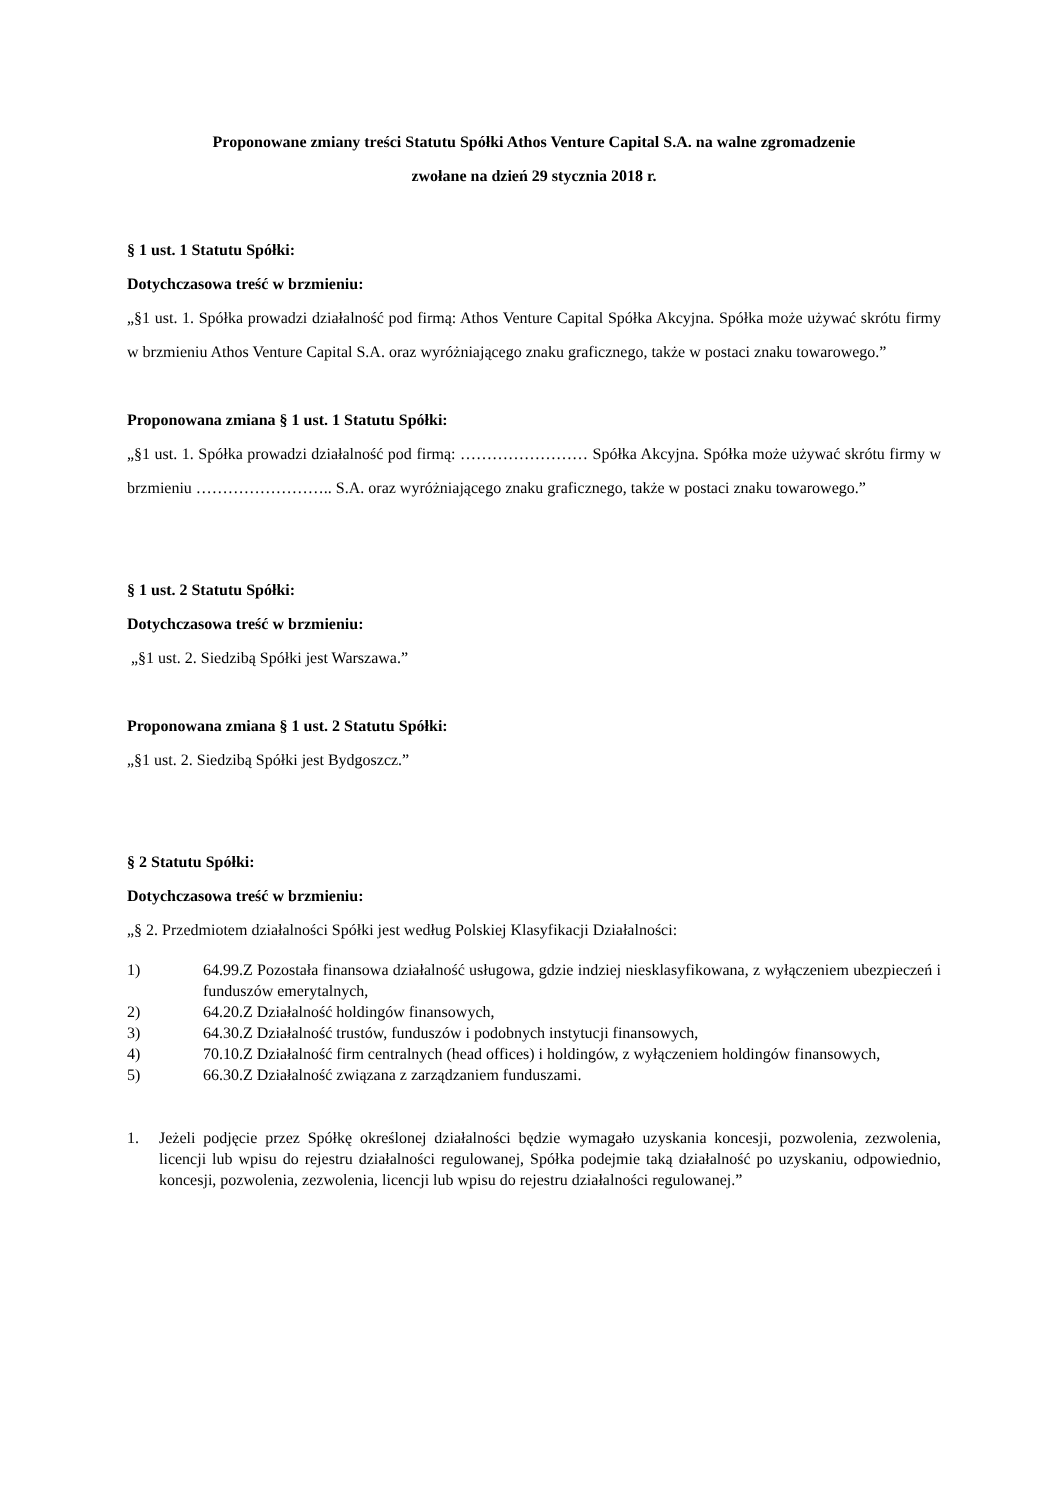Proponowane zmiany treści Statutu Spółki Athos Venture Capital S.A. na walne zgromadzenie
zwołane na dzień 29 stycznia 2018 r.
§ 1 ust. 1 Statutu Spółki:
Dotychczasowa treść w brzmieniu:
„§1 ust. 1. Spółka prowadzi działalność pod firmą: Athos Venture Capital Spółka Akcyjna. Spółka może używać skrótu firmy w brzmieniu Athos Venture Capital S.A. oraz wyróżniającego znaku graficznego, także w postaci znaku towarowego.”
Proponowana zmiana § 1 ust. 1 Statutu Spółki:
„§1 ust. 1. Spółka prowadzi działalność pod firmą: …………………… Spółka Akcyjna. Spółka może używać skrótu firmy w brzmieniu …………………….. S.A. oraz wyróżniającego znaku graficznego, także w postaci znaku towarowego.”
§ 1 ust. 2 Statutu Spółki:
Dotychczasowa treść w brzmieniu:
„§1 ust. 2. Siedzibą Spółki jest Warszawa.”
Proponowana zmiana § 1 ust. 2 Statutu Spółki:
„§1 ust. 2. Siedzibą Spółki jest Bydgoszcz.”
§ 2 Statutu Spółki:
Dotychczasowa treść w brzmieniu:
„§ 2. Przedmiotem działalności Spółki jest według Polskiej Klasyfikacji Działalności:
1) 64.99.Z Pozostała finansowa działalność usługowa, gdzie indziej niesklasyfikowana, z wyłączeniem ubezpieczeń i funduszów emerytalnych,
2) 64.20.Z Działalność holdingów finansowych,
3) 64.30.Z Działalność trustów, funduszów i podobnych instytucji finansowych,
4) 70.10.Z Działalność firm centralnych (head offices) i holdingów, z wyłączeniem holdingów finansowych,
5) 66.30.Z Działalność związana z zarządzaniem funduszami.
1. Jeżeli podjęcie przez Spółkę określonej działalności będzie wymagało uzyskania koncesji, pozwolenia, zezwolenia, licencji lub wpisu do rejestru działalności regulowanej, Spółka podejmie taką działalność po uzyskaniu, odpowiednio, koncesji, pozwolenia, zezwolenia, licencji lub wpisu do rejestru działalności regulowanej.”